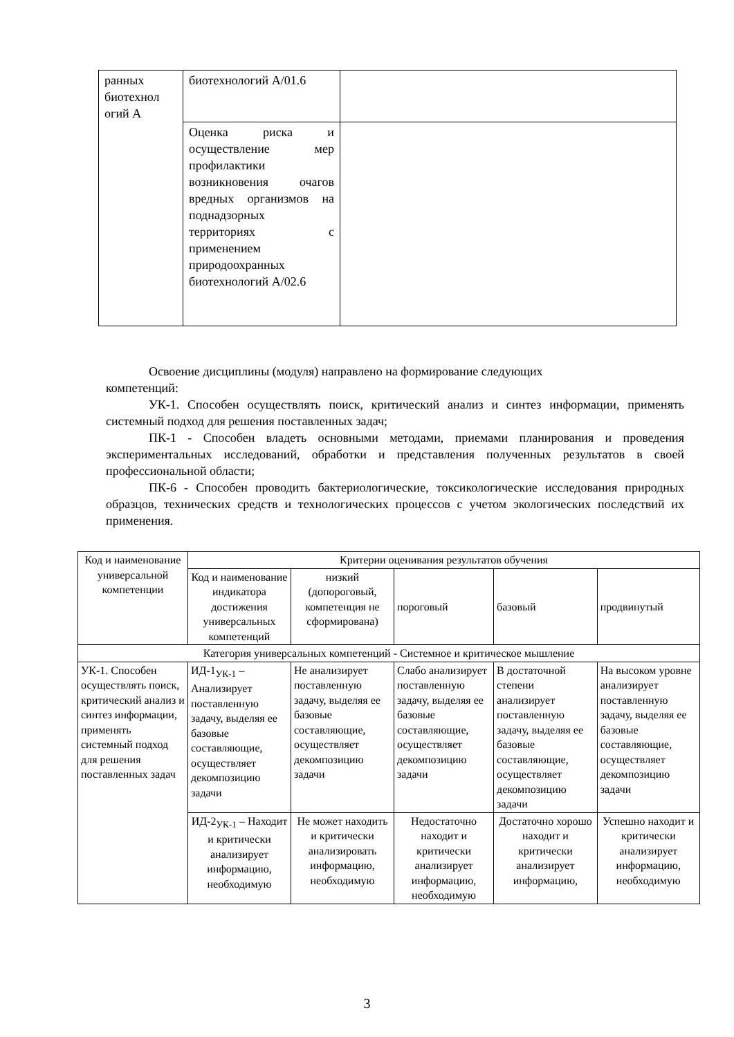| ранных биотехнол огий А | биотехнологий А/01.6 | |
| | Оценка риска и осуществление мер профилактики возникновения очагов вредных организмов на поднадзорных территориях с применением природоохранных биотехнологий А/02.6 | |
Освоение дисциплины (модуля) направлено на формирование следующих
компетенций:
УК-1. Способен осуществлять поиск, критический анализ и синтез информации, применять системный подход для решения поставленных задач;
ПК-1 - Способен владеть основными методами, приемами планирования и проведения экспериментальных исследований, обработки и представления полученных результатов в своей профессиональной области;
ПК-6 - Способен проводить бактериологические, токсикологические исследования природных образцов, технических средств и технологических процессов с учетом экологических последствий их применения.
| Код и наименование универсальной компетенции | Критерии оценивания результатов обучения | | | | |
| --- | --- | --- | --- | --- | --- |
| | Код и наименование индикатора достижения универсальных компетенций | низкий (допороговый, компетенция не сформирована) | пороговый | базовый | продвинутый |
| Категория универсальных компетенций - Системное и критическое мышление | | | | | |
| УК-1. Способен осуществлять поиск, критический анализ и синтез информации, применять системный подход для решения поставленных задач | ИД-1<sub>УК-1</sub> – Анализирует поставленную задачу, выделяя ее базовые составляющие, осуществляет декомпозицию задачи | Не анализирует поставленную задачу, выделяя ее базовые составляющие, осуществляет декомпозицию задачи | Слабо анализирует поставленную задачу, выделяя ее базовые составляющие, осуществляет декомпозицию задачи | В достаточной степени анализирует поставленную задачу, выделяя ее базовые составляющие, осуществляет декомпозицию задачи | На высоком уровне анализирует поставленную задачу, выделяя ее базовые составляющие, осуществляет декомпозицию задачи |
| | ИД-2<sub>УК-1</sub> – Находит и критически анализирует информацию, необходимую | Не может находить и критически анализировать информацию, необходимую | Недостаточно находит и критически анализирует информацию, необходимую | Достаточно хорошо находит и критически анализирует информацию, | Успешно находит и критически анализирует информацию, необходимую |
3